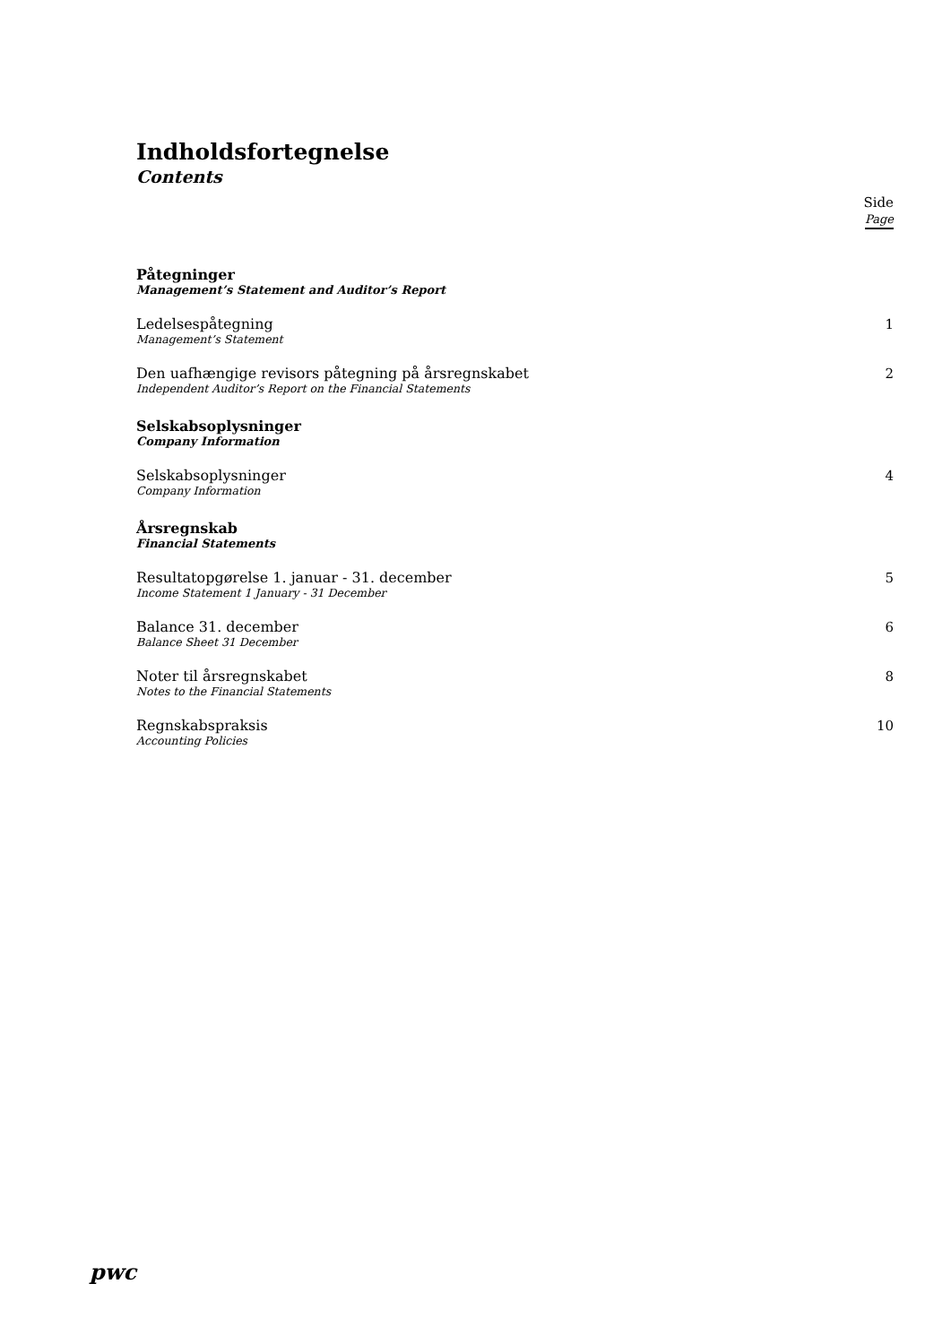Indholdsfortegnelse
Contents
Side
Page
Påtegninger
Management’s Statement and Auditor’s Report
Ledelsespåtegning
Management’s Statement
1
Den uafhængige revisors påtegning på årsregnskabet
Independent Auditor’s Report on the Financial Statements
2
Selskabsoplysninger
Company Information
Selskabsoplysninger
Company Information
4
Årsregnskab
Financial Statements
Resultatopgørelse 1. januar - 31. december
Income Statement 1 January - 31 December
5
Balance 31. december
Balance Sheet 31 December
6
Noter til årsregnskabet
Notes to the Financial Statements
8
Regnskabspraksis
Accounting Policies
10
pwc